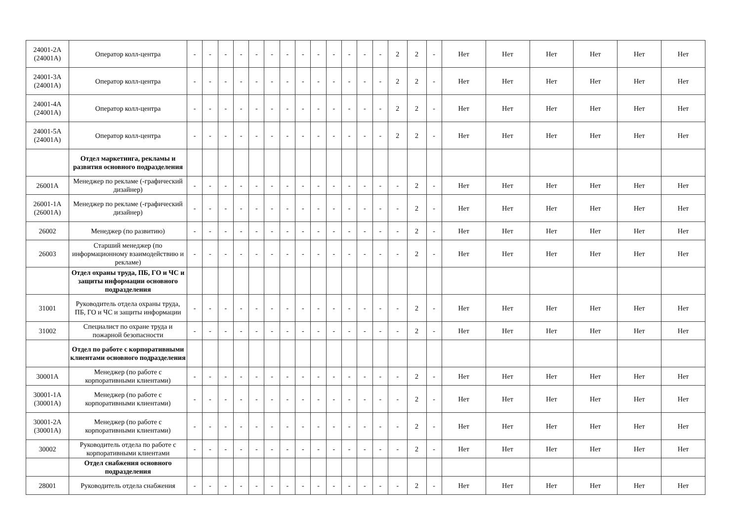| 24001-2А (24001А) | Оператор колл-центра | - | - | - | - | - | - | - | - | - | - | - | - | - | 2 | 2 | - | Нет | Нет | Нет | Нет | Нет | Нет |
| 24001-3А (24001А) | Оператор колл-центра | - | - | - | - | - | - | - | - | - | - | - | - | - | 2 | 2 | - | Нет | Нет | Нет | Нет | Нет | Нет |
| 24001-4А (24001А) | Оператор колл-центра | - | - | - | - | - | - | - | - | - | - | - | - | - | 2 | 2 | - | Нет | Нет | Нет | Нет | Нет | Нет |
| 24001-5А (24001А) | Оператор колл-центра | - | - | - | - | - | - | - | - | - | - | - | - | - | 2 | 2 | - | Нет | Нет | Нет | Нет | Нет | Нет |
| | Отдел маркетинга, рекламы и развития основного подразделения | | | | | | | | | | | | | | | | | | | | | | |
| 26001А | Менеджер по рекламе (-графический дизайнер) | - | - | - | - | - | - | - | - | - | - | - | - | - | - | 2 | - | Нет | Нет | Нет | Нет | Нет | Нет |
| 26001-1А (26001А) | Менеджер по рекламе (-графический дизайнер) | - | - | - | - | - | - | - | - | - | - | - | - | - | - | 2 | - | Нет | Нет | Нет | Нет | Нет | Нет |
| 26002 | Менеджер (по развитию) | - | - | - | - | - | - | - | - | - | - | - | - | - | - | 2 | - | Нет | Нет | Нет | Нет | Нет | Нет |
| 26003 | Старший менеджер (по информационному взаимодействию и рекламе) | - | - | - | - | - | - | - | - | - | - | - | - | - | - | 2 | - | Нет | Нет | Нет | Нет | Нет | Нет |
| | Отдел охраны труда, ПБ, ГО и ЧС и защиты информации основного подразделения | | | | | | | | | | | | | | | | | | | | | | |
| 31001 | Руководитель отдела охраны труда, ПБ, ГО и ЧС и защиты информации | - | - | - | - | - | - | - | - | - | - | - | - | - | - | 2 | - | Нет | Нет | Нет | Нет | Нет | Нет |
| 31002 | Специалист по охране труда и пожарной безопасности | - | - | - | - | - | - | - | - | - | - | - | - | - | - | 2 | - | Нет | Нет | Нет | Нет | Нет | Нет |
| | Отдел по работе с корпоративными клиентами основного подразделения | | | | | | | | | | | | | | | | | | | | | | |
| 30001А | Менеджер (по работе с корпоративными клиентами) | - | - | - | - | - | - | - | - | - | - | - | - | - | - | 2 | - | Нет | Нет | Нет | Нет | Нет | Нет |
| 30001-1А (30001А) | Менеджер (по работе с корпоративными клиентами) | - | - | - | - | - | - | - | - | - | - | - | - | - | - | 2 | - | Нет | Нет | Нет | Нет | Нет | Нет |
| 30001-2А (30001А) | Менеджер (по работе с корпоративными клиентами) | - | - | - | - | - | - | - | - | - | - | - | - | - | - | 2 | - | Нет | Нет | Нет | Нет | Нет | Нет |
| 30002 | Руководитель отдела по работе с корпоративными клиентами | - | - | - | - | - | - | - | - | - | - | - | - | - | - | 2 | - | Нет | Нет | Нет | Нет | Нет | Нет |
| | Отдел снабжения основного подразделения | | | | | | | | | | | | | | | | | | | | | | |
| 28001 | Руководитель отдела снабжения | - | - | - | - | - | - | - | - | - | - | - | - | - | - | 2 | - | Нет | Нет | Нет | Нет | Нет | Нет |